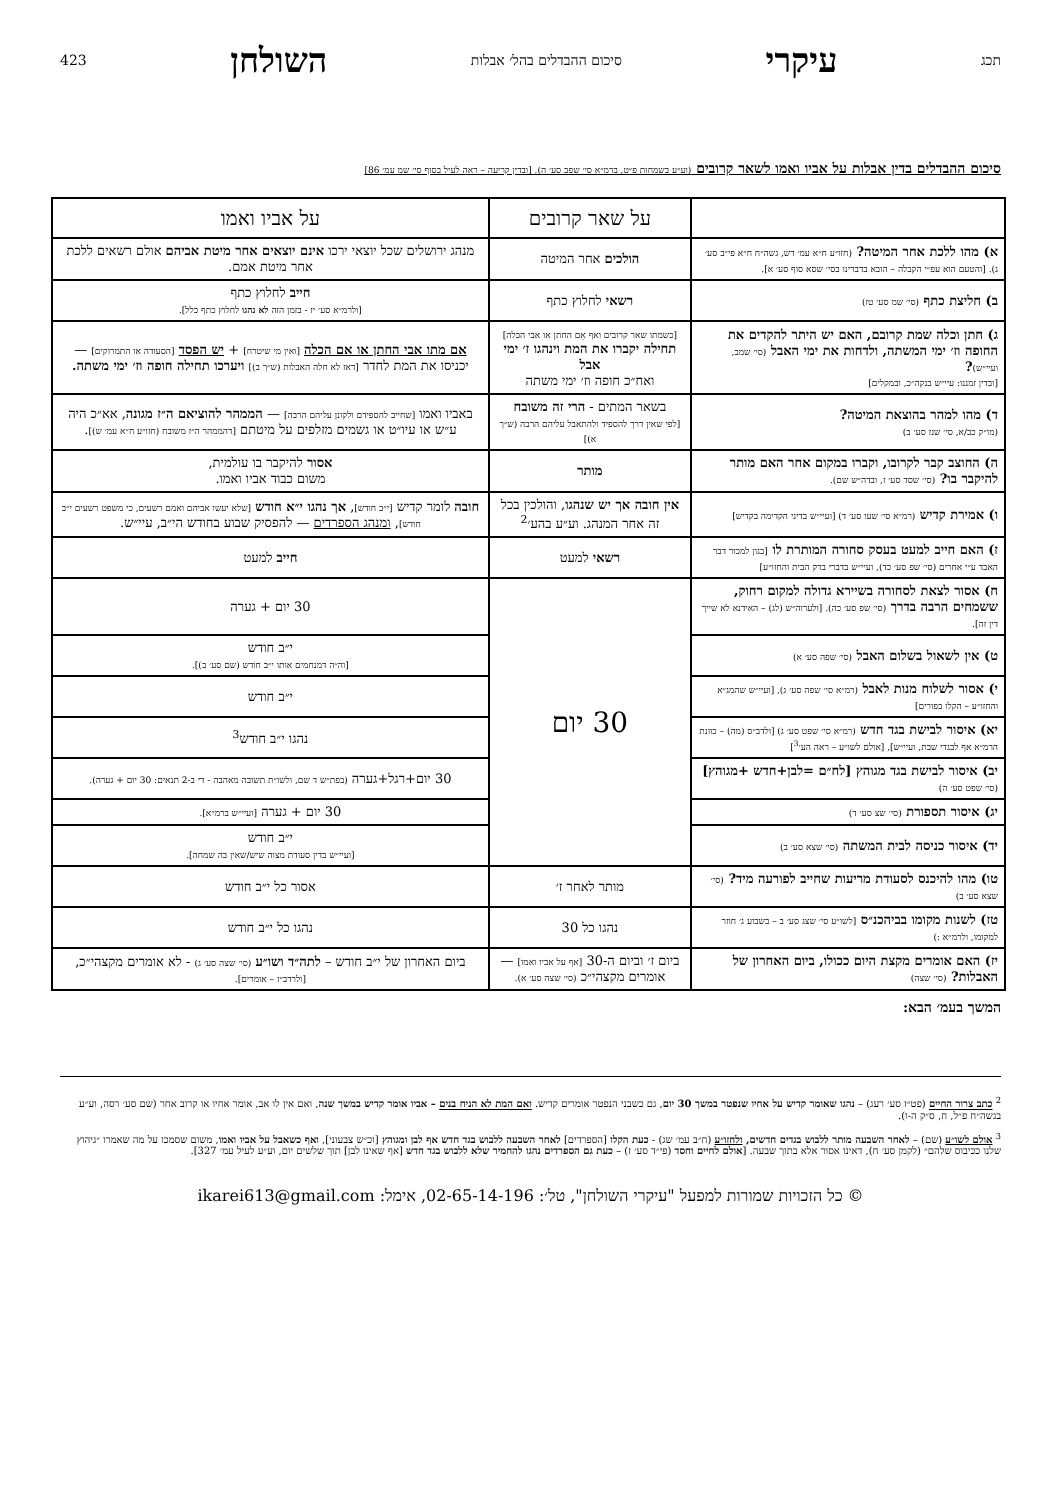תכג עיקרי סיכום ההבדלים בהל׳ אבלות השולחן 423
סיכום ההבדלים בדין אבלות על אביו ואמו לשאר קרובים (וע״ע בשמחות פ״ט, ברמ״א סי׳ שפב סע׳ ה). [ובדין קריעה – ראה לעיל בסוף סי׳ שמ עמ׳ 86]
| | על שאר קרובים | על אביו ואמו |
| --- | --- | --- |
| א) מהו ללכת אחר המיטה? (חזו״ע ח״א עמ׳ דש, גשה״ח ח״א פי״ב סע׳ ג). [והטעם הוא עפ״י הקבלה – הובא בדברינו בסי׳ שסא סוף סע׳ א]. | הולכים אחר המיטה | מנהג ירושלים שכל יוצאי ירכו אינם יוצאים אחר מיטת אביהם אולם רשאים ללכת אחר מיטת אמם. |
| ב) חליצת כתף (סי׳ שמ סע׳ טז) | רשאי לחלוץ כתף | חייב לחלוץ כתף [ולרמ״א סע׳ יז - בזמן הזה לא נהגו לחלוץ כתף כלל]. |
| ג) חתן וכלה שמת קרובם, האם יש היתר להקדים את החופה וז׳ ימי המשתה, ולדחות את ימי האבל (סי׳ שמב, ועיי״ש) ? [ובדין זמננו: עיי״ש בנקה״כ, ובמקלים] | [כשמתו שאר קרובים ואף אֵם החתן או אבי הכלה] תחילה יקברו את המת וינהגו ז׳ ימי אבל ואח״כ חופה וז׳ ימי משתה | אם מתו אבי החתן או אם הכלה [ואין מי שיטרח] + יש הפסד [הסעודה או התמרוקים] — יכניסו את המת לחדר [דאז לא חלה האבלות (ש״ך ב)] ויערכו תחילה חופה וז׳ ימי משתה. |
| ד) מהו למהר בהוצאת המיטה? (מו״ק כב/א, סי׳ שנז סע׳ ב) | בשאר המתים - הרי זה משובח [לפי שאין דרך להספיד ולהתאבל עליהם הרבה (ש״ך א)] | באביו ואמו [שחייב להספידם ולקונן עליהם הרבה] — הממהר להוציאם ה״ז מגונה , אא״כ היה ע״ש או עיו״ט או גשמים מזלפים על מיטתם [דהממהר ה״ז משובח (חזו״ע ח״א עמ׳ ש)] . |
| ה) החוצב קבר לקרובו, וקברו במקום אחר האם מותר להיקבר בו? (סי׳ שסד סע׳ ז, ובדה״ש שם). | מותר | אסור להיקבר בו עולמית, משום כבוד אביו ואמו. |
| ו) אמירת קדיש (רמ״א סי׳ שעו סע׳ ד) [ועיי״ש בדיני הקדימה בקדיש] | אין חובה אך יש שנהגו , והולכין בכל זה אחר המנהג. וע״ע בהע׳<sup>2</sup> | חובה לומר קדיש [י״ב חודש] , אך נהגו י״א חודש [שלא יעשו אביהם ואמם רשעים, כי משפט רשעים י״ב חודש] , ומנהג הספרדים — להפסיק שבוע בחודש הי״ב, עיי״ש. |
| ז) האם חייב למעט בעסק סחורה המותרת לו [כגון למכור דבר האבד ע״י אחרים (סי׳ שפ סע׳ כד), ועיי״ש בדברי בדק הבית והחזו״ע] | רשאי למעט | חייב למעט |
| ח) אסור לצאת לסחורה בשיירא גדולה למקום רחוק, ששמחים הרבה בדרך (סי׳ שפ סע׳ כה). [ולערוה״ש (לג) – האידנא לא שייך דין זה]. | 30 יום | 30 יום + גערה |
| ט) אין לשאול בשלום האבל (סי׳ שפה סע׳ א) | | י״ב חודש [וה״ה דמנחמים אותו י״ב חודש (שם סע׳ ב)]. |
| י) אסור לשלוח מנות לאבל (רמ״א סי׳ שפה סע׳ ג), [ועיי״ש שהמג״א והחזו״ע – הקלו בפורים] | | י״ב חודש |
| יא) איסור לבישת בגד חדש (רמ״א סי׳ שפט סע׳ ג) [ולדב״ס (מה) – כוונת הרמ״א אף לבגדי שבת, ועיי״ש], [אולם לשו״ע – ראה הע׳<sup>3</sup>] | | נהגו י״ב חודש<sup>3</sup> |
| יב) איסור לבישת בגד מגוהץ [לח״ם =לבן+חדש +מגוהץ] (סי׳ שפט סע׳ ה) | | 30 יום+רגל+גערה (בפת״ש ד שם, ולשו״ת תשובה מאהבה - די ב-2 תנאים: 30 יום + גערה). |
| יג) איסור תספורת (סי׳ שצ סע׳ ד) | | 30 יום + גערה [ועיי״ש ברמ״א]. |
| יד) איסור כניסה לבית המשתה (סי׳ שצא סע׳ ב) | | י״ב חודש [ועיי״ש בדין סעודת מצוה שיש/שאין בה שמחה]. |
| טו) מהו להיכנס לסעודת מריעות שחייב לפורעה מיד? (סי׳ שצא סע׳ ב) | מותר לאחר ז׳ | אסור כל י״ב חודש |
| טז) לשנות מקומו בביהכנ״ס [לשו״ע סי׳ שצג סע׳ ב – בשבוע ג׳ חוזר למקומו, ולרמ״א :) | נהגו כל 30 | נהגו כל י״ב חודש |
| יז) האם אומרים מקצת היום ככולו, ביום האחרון של האבלות? (סי׳ שצה) | ביום ז׳ וביום ה-30 [אף על אביו ואמו] — אומרים מקצהי״כ (סי׳ שצה סע׳ א). | ביום האחרון של י״ב חודש – לתה״ד ושו״ע (סי׳ שצה סע׳ ג) - לא אומרים מקצהי״כ, [ולרדב״ז – אומרים]. |
המשך בעמ׳ הבא:
<sup>2</sup> כתב צרור החיים (פט״ז סע׳ רעג) – נהגו שאומר קדיש על אחיו שנפטר במשך 30 יום, גם כשבני הנפטר אומרים קדיש. ואם המת לא הניח בנים – אביו אומר קדיש במשך שנה, ואם אין לו אב, אומר אחיו או קרוב אחר (שם סע׳ רסה, וע״ע בגשה״ח פ״ל, ח, ס״ק ה-ו).
<sup>3</sup> אולם לשו״ע (שם) – לאחר השבעה מותר ללבוש בגדים חדשים, ולחזו״ע (ח״ב עמ׳ שג) - כעת הקלו [הספרדים] לאחר השבעה ללבוש בגד חדש אף לבן ומגוהץ [וכ״ש צבעוני], ואף כשאבל על אביו ואמו, משום שסמכו על מה שאמרו ״גיהוץ שלנו ככיבוס שלהם״ (לקמן סע׳ ח), דאינו אסור אלא בתוך שבעה. [אולם לחיים וחסד (פי״ד סע׳ ז) – כעת גם הספרדים נהגו להחמיר שלא ללבוש בגד חדש [אף שאינו לבן] תוך שלשים יום, וע״ע לעיל עמ׳ 327].
© כל הזכויות שמורות למפעל "עיקרי השולחן", טל׳: 02-65-14-196, אימל: ikarei613@gmail.com